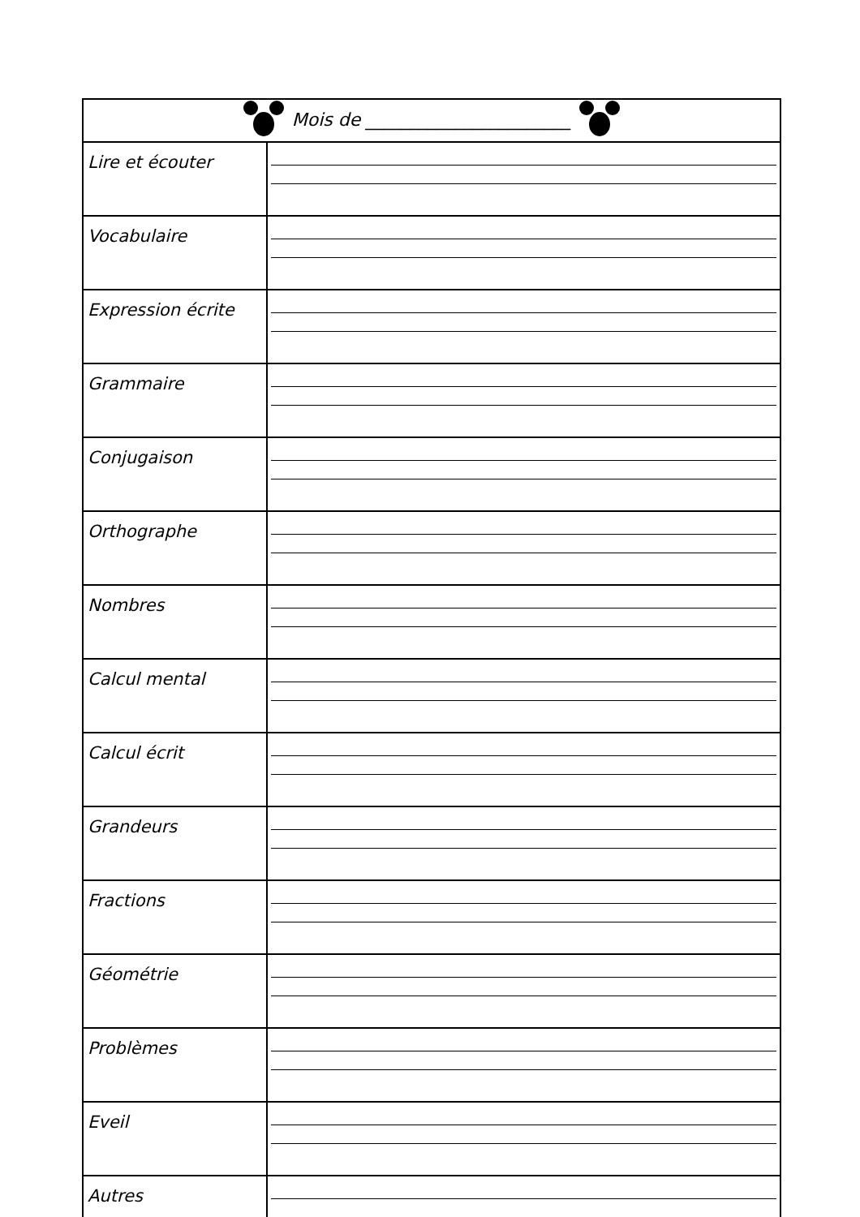| Mois de _______________________ | |
| Lire et écouter | |
| Vocabulaire | |
| Expression écrite | |
| Grammaire | |
| Conjugaison | |
| Orthographe | |
| Nombres | |
| Calcul mental | |
| Calcul écrit | |
| Grandeurs | |
| Fractions | |
| Géométrie | |
| Problèmes | |
| Eveil | |
| Autres | |